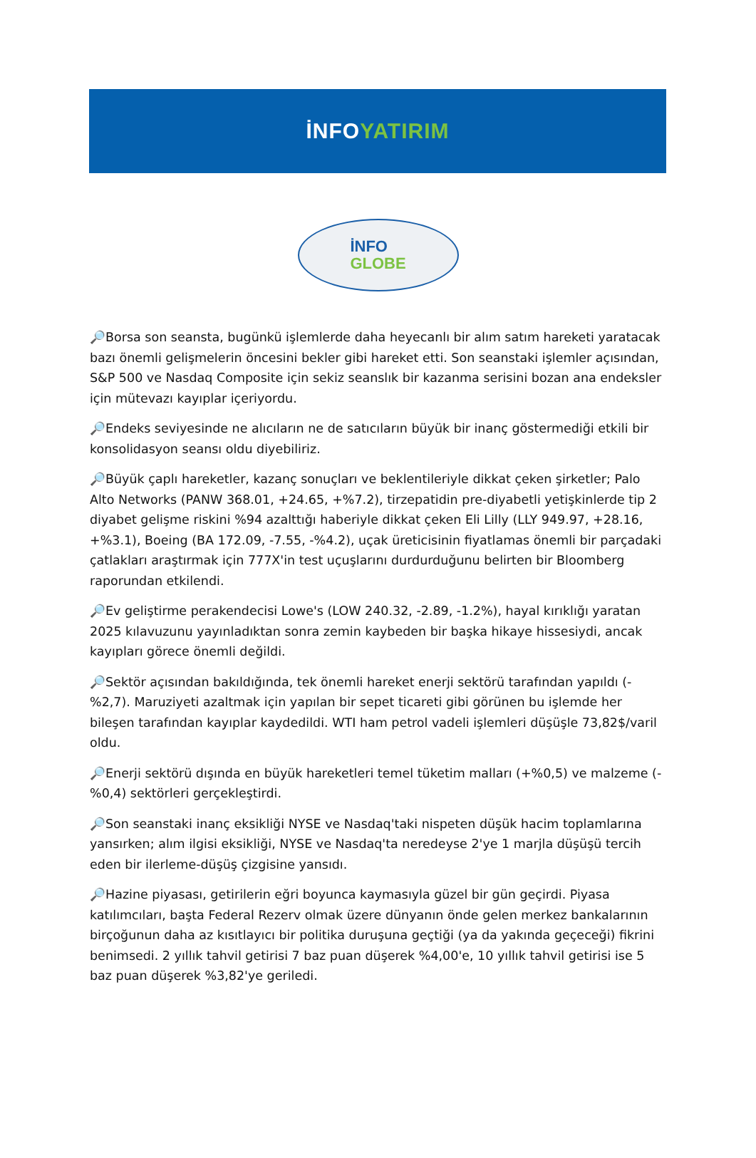İNFOYATIRIM
İNFO
GLOBE
🔎Borsa son seansta, bugünkü işlemlerde daha heyecanlı bir alım satım hareketi yaratacak bazı önemli gelişmelerin öncesini bekler gibi hareket etti. Son seanstaki işlemler açısından, S&P 500 ve Nasdaq Composite için sekiz seanslık bir kazanma serisini bozan ana endeksler için mütevazı kayıplar içeriyordu.
🔎Endeks seviyesinde ne alıcıların ne de satıcıların büyük bir inanç göstermediği etkili bir konsolidasyon seansı oldu diyebiliriz.
🔎Büyük çaplı hareketler, kazanç sonuçları ve beklentileriyle dikkat çeken şirketler; Palo Alto Networks (PANW 368.01, +24.65, +%7.2), tirzepatidin pre-diyabetli yetişkinlerde tip 2 diyabet gelişme riskini %94 azalttığı haberiyle dikkat çeken Eli Lilly (LLY 949.97, +28.16, +%3.1), Boeing (BA 172.09, -7.55, -%4.2), uçak üreticisinin fiyatlamas önemli bir parçadaki çatlakları araştırmak için 777X'in test uçuşlarını durdurduğunu belirten bir Bloomberg raporundan etkilendi.
🔎Ev geliştirme perakendecisi Lowe's (LOW 240.32, -2.89, -1.2%), hayal kırıklığı yaratan 2025 kılavuzunu yayınladıktan sonra zemin kaybeden bir başka hikaye hissesiydi, ancak kayıpları görece önemli değildi.
🔎Sektör açısından bakıldığında, tek önemli hareket enerji sektörü tarafından yapıldı (-%2,7). Maruziyeti azaltmak için yapılan bir sepet ticareti gibi görünen bu işlemde her bileşen tarafından kayıplar kaydedildi. WTI ham petrol vadeli işlemleri düşüşle 73,82$/varil oldu.
🔎Enerji sektörü dışında en büyük hareketleri temel tüketim malları (+%0,5) ve malzeme (-%0,4) sektörleri gerçekleştirdi.
🔎Son seanstaki inanç eksikliği NYSE ve Nasdaq'taki nispeten düşük hacim toplamlarına yansırken; alım ilgisi eksikliği, NYSE ve Nasdaq'ta neredeyse 2'ye 1 marjla düşüşü tercih eden bir ilerleme-düşüş çizgisine yansıdı.
🔎Hazine piyasası, getirilerin eğri boyunca kaymasıyla güzel bir gün geçirdi. Piyasa katılımcıları, başta Federal Rezerv olmak üzere dünyanın önde gelen merkez bankalarının birçoğunun daha az kısıtlayıcı bir politika duruşuna geçtiği (ya da yakında geçeceği) fikrini benimsedi. 2 yıllık tahvil getirisi 7 baz puan düşerek %4,00'e, 10 yıllık tahvil getirisi ise 5 baz puan düşerek %3,82'ye geriledi.